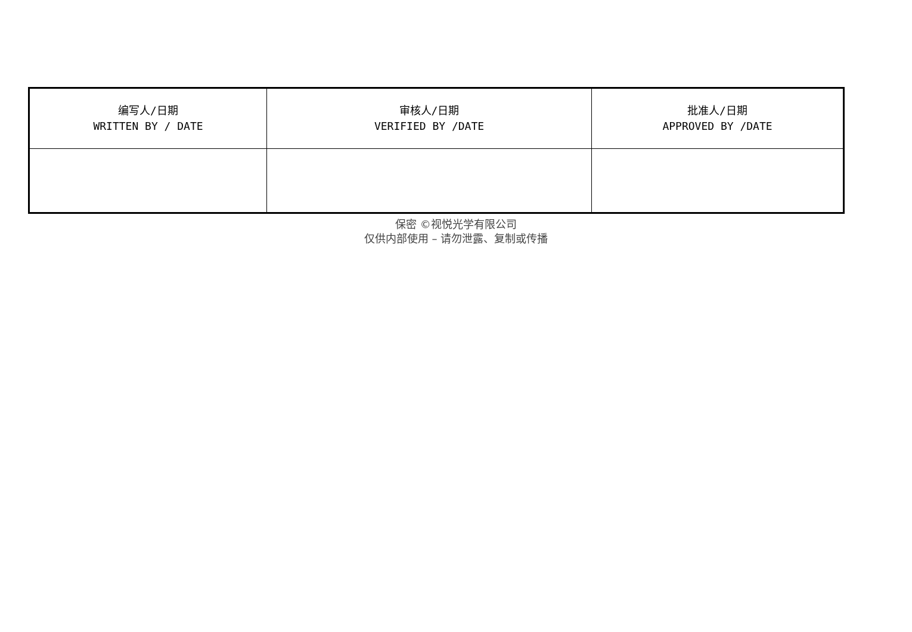| 编写人/日期 WRITTEN BY / DATE | 审核人/日期 VERIFIED BY /DATE | 批准人/日期 APPROVED BY /DATE |
保密 ©视悦光学有限公司
仅供内部使用 – 请勿泄露、复制或传播